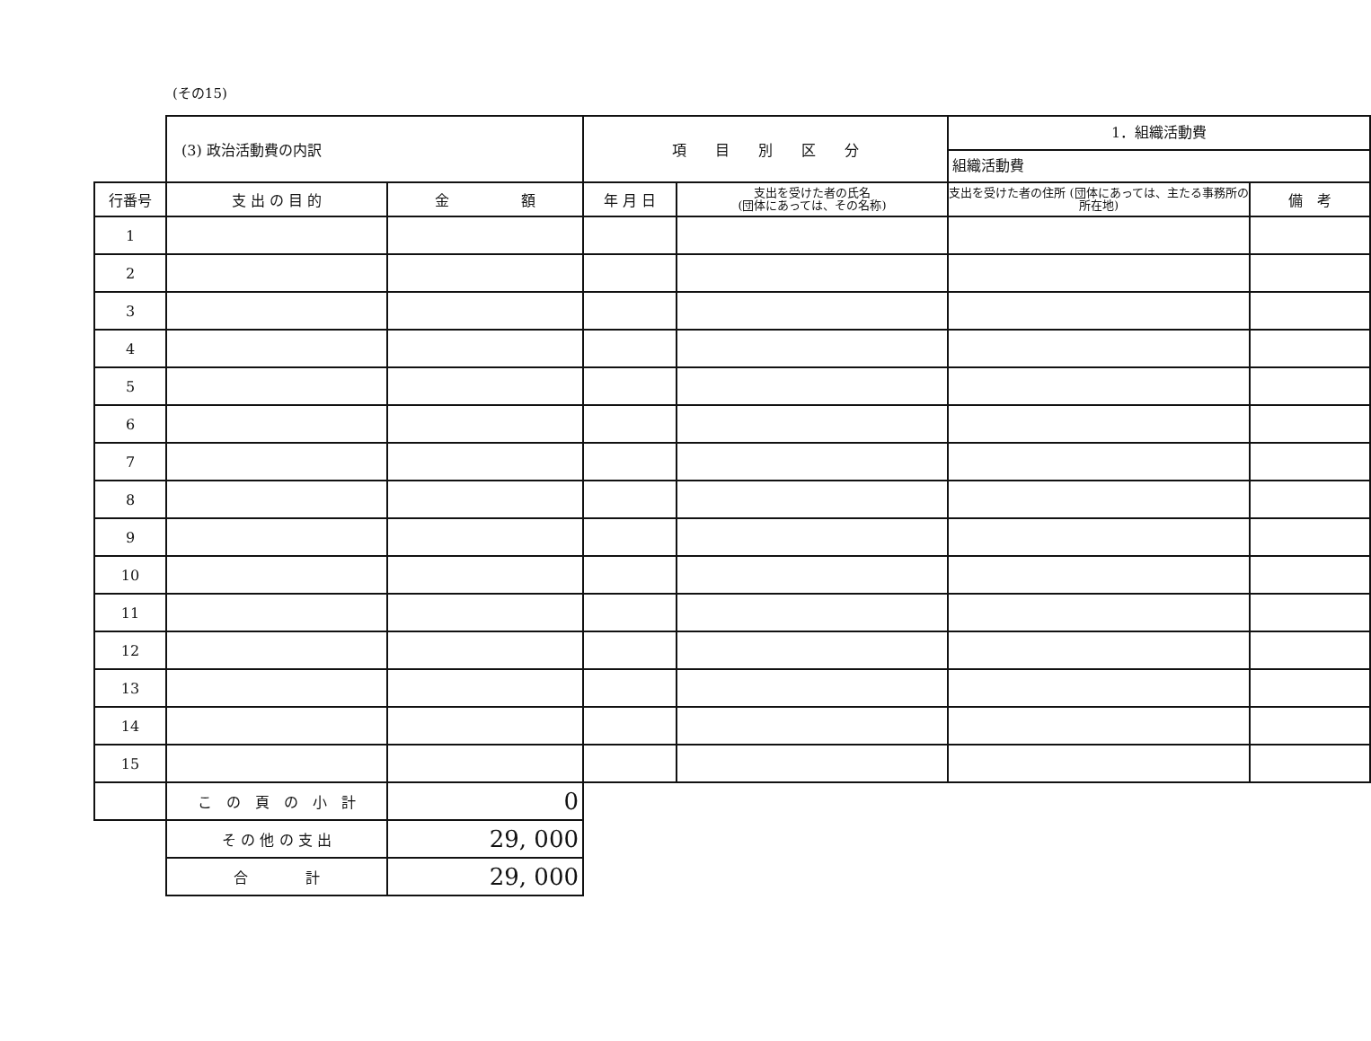(その15)
| | (3) 政治活動費の内訳 | | 項 目 別 区 分 | | 1．組織活動費 組織活動費 | |
| 行番号 | 支 出 の 目 的 | 金 額 | 年 月 日 | 支出を受けた者の氏名 (団体にあっては、その名称) | 支出を受けた者の住所 (団体にあっては、主たる事務所の所在地) | 備 考 |
| 1 | | | | | | |
| 2 | | | | | | |
| 3 | | | | | | |
| 4 | | | | | | |
| 5 | | | | | | |
| 6 | | | | | | |
| 7 | | | | | | |
| 8 | | | | | | |
| 9 | | | | | | |
| 10 | | | | | | |
| 11 | | | | | | |
| 12 | | | | | | |
| 13 | | | | | | |
| 14 | | | | | | |
| 15 | | | | | | |
| | こ の 頁 の 小 計 | 0 | | | | |
| | そ の 他 の 支 出 | 29, 000 | | | | |
| | 合 計 | 29, 000 | | | | |